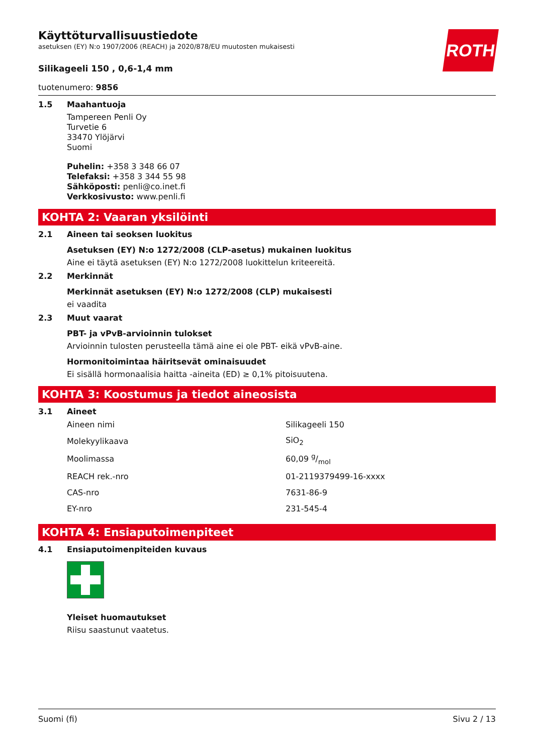ROTH
Käyttöturvallisuustiedote
asetuksen (EY) N:o 1907/2006 (REACH) ja 2020/878/EU muutosten mukaisesti
Silikageeli 150 , 0,6-1,4 mm
tuotenumero: 9856
1.5 Maahantuoja
Tampereen Penli Oy
Turvetie 6
33470 Ylöjärvi
Suomi
Puhelin: +358 3 348 66 07
Telefaksi: +358 3 344 55 98
Sähköposti: penli@co.inet.fi
Verkkosivusto: www.penli.fi
KOHTA 2: Vaaran yksilöinti
2.1 Aineen tai seoksen luokitus
Asetuksen (EY) N:o 1272/2008 (CLP-asetus) mukainen luokitus
Aine ei täytä asetuksen (EY) N:o 1272/2008 luokittelun kriteereitä.
2.2 Merkinnät
Merkinnät asetuksen (EY) N:o 1272/2008 (CLP) mukaisesti
ei vaadita
2.3 Muut vaarat
PBT- ja vPvB-arvioinnin tulokset
Arvioinnin tulosten perusteella tämä aine ei ole PBT- eikä vPvB-aine.
Hormonitoimintaa häiritsevät ominaisuudet
Ei sisällä hormonaalisia haitta -aineita (ED) ≥ 0,1% pitoisuutena.
KOHTA 3: Koostumus ja tiedot aineosista
3.1 Aineet
| Aineen nimi | Silikageeli 150 |
| Molekyylikaava | SiO<sub>2</sub> |
| Moolimassa | 60,09 g/mol |
| REACH rek.-nro | 01-2119379499-16-xxxx |
| CAS-nro | 7631-86-9 |
| EY-nro | 231-545-4 |
KOHTA 4: Ensiaputoimenpiteet
4.1 Ensiaputoimenpiteiden kuvaus
Yleiset huomautukset
Riisu saastunut vaatetus.
Suomi (fi) Sivu 2 / 13